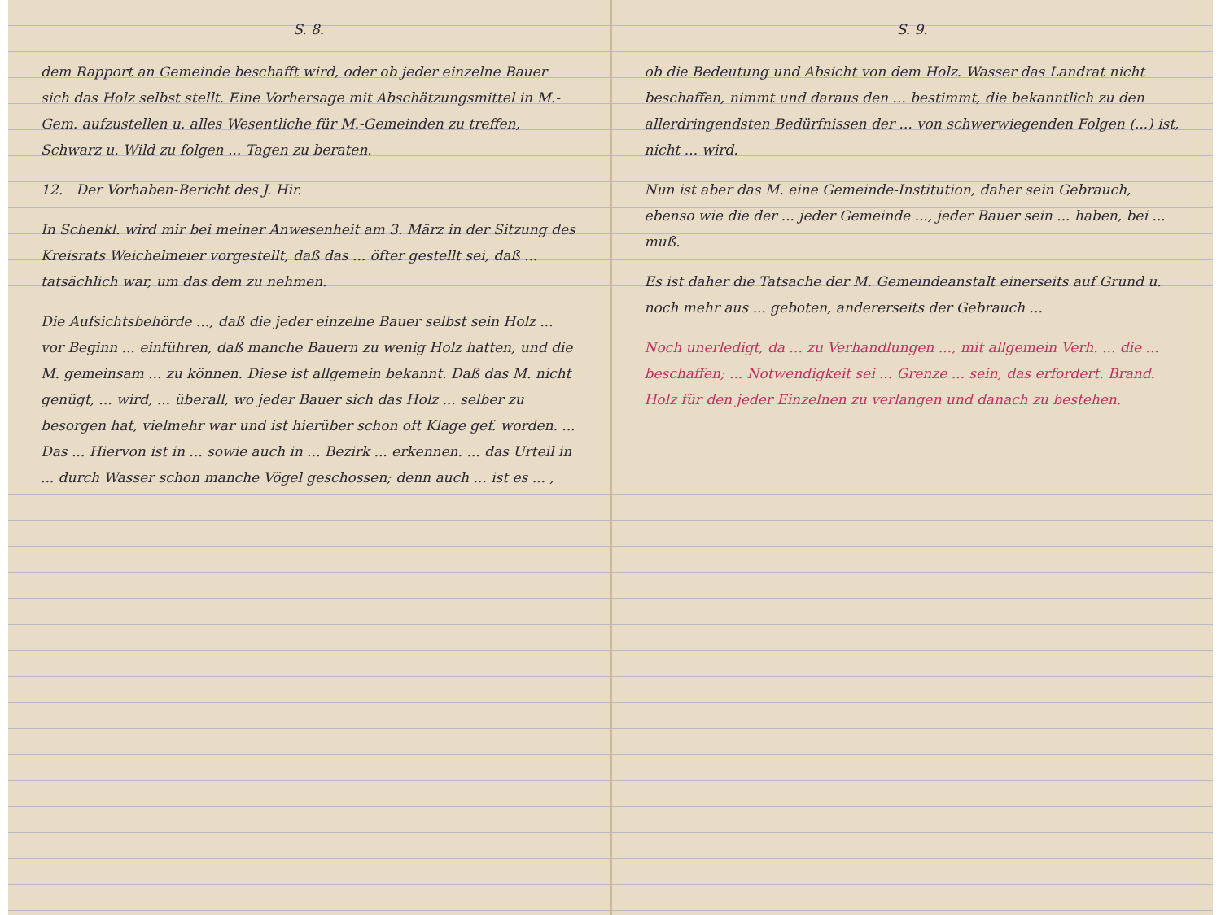S. 8.
dem Rapport an Gemeinde beschafft wird, oder ob jeder einzelne Bauer sich das Holz selbst stellt. Eine Vorhersage mit Abschätzungsmittel in M.-Gem. aufzustellen u. alles Wesentliche für M.-Gemeinden zu treffen, Schwarz u. Wild zu folgen ... Tagen zu beraten.
12. Der Vorhaben-Bericht des J. Hir.
In Schenkl. wird mir bei meiner Anwesenheit am 3. März in der Sitzung des Kreisrats Weichelmeier vorgestellt, daß das ... öfter gestellt sei, daß ... tatsächlich war, um das dem zu nehmen.
Die Aufsichtsbehörde ..., daß die jeder einzelne Bauer selbst sein Holz ... vor Beginn ... einführen, daß manche Bauern zu wenig Holz hatten, und die M. gemeinsam ... zu können. Diese ist allgemein bekannt. Daß das M. nicht genügt, ... wird, ... überall, wo jeder Bauer sich das Holz ... selber zu besorgen hat, vielmehr war und ist hierüber schon oft Klage gef. worden. ... Das ... Hiervon ist in ... sowie auch in ... Bezirk ... erkennen. ... das Urteil in ... durch Wasser schon manche Vögel geschossen; denn auch ... ist es ... ,
S. 9.
ob die Bedeutung und Absicht von dem Holz. Wasser das Landrat nicht beschaffen, nimmt und daraus den ... bestimmt, die bekanntlich zu den allerdringendsten Bedürfnissen der ... von schwerwiegenden Folgen (...) ist, nicht ... wird.
Nun ist aber das M. eine Gemeinde-Institution, daher sein Gebrauch, ebenso wie die der ... jeder Gemeinde ..., jeder Bauer sein ... haben, bei ... muß.
Es ist daher die Tatsache der M. Gemeindeanstalt einerseits auf Grund u. noch mehr aus ... geboten, andererseits der Gebrauch ...
Noch unerledigt, da ... zu Verhandlungen ..., mit allgemein Verh. ... die ... beschaffen; ... Notwendigkeit sei ... Grenze ... sein, das erfordert. Brand. Holz für den jeder Einzelnen zu verlangen und danach zu bestehen.